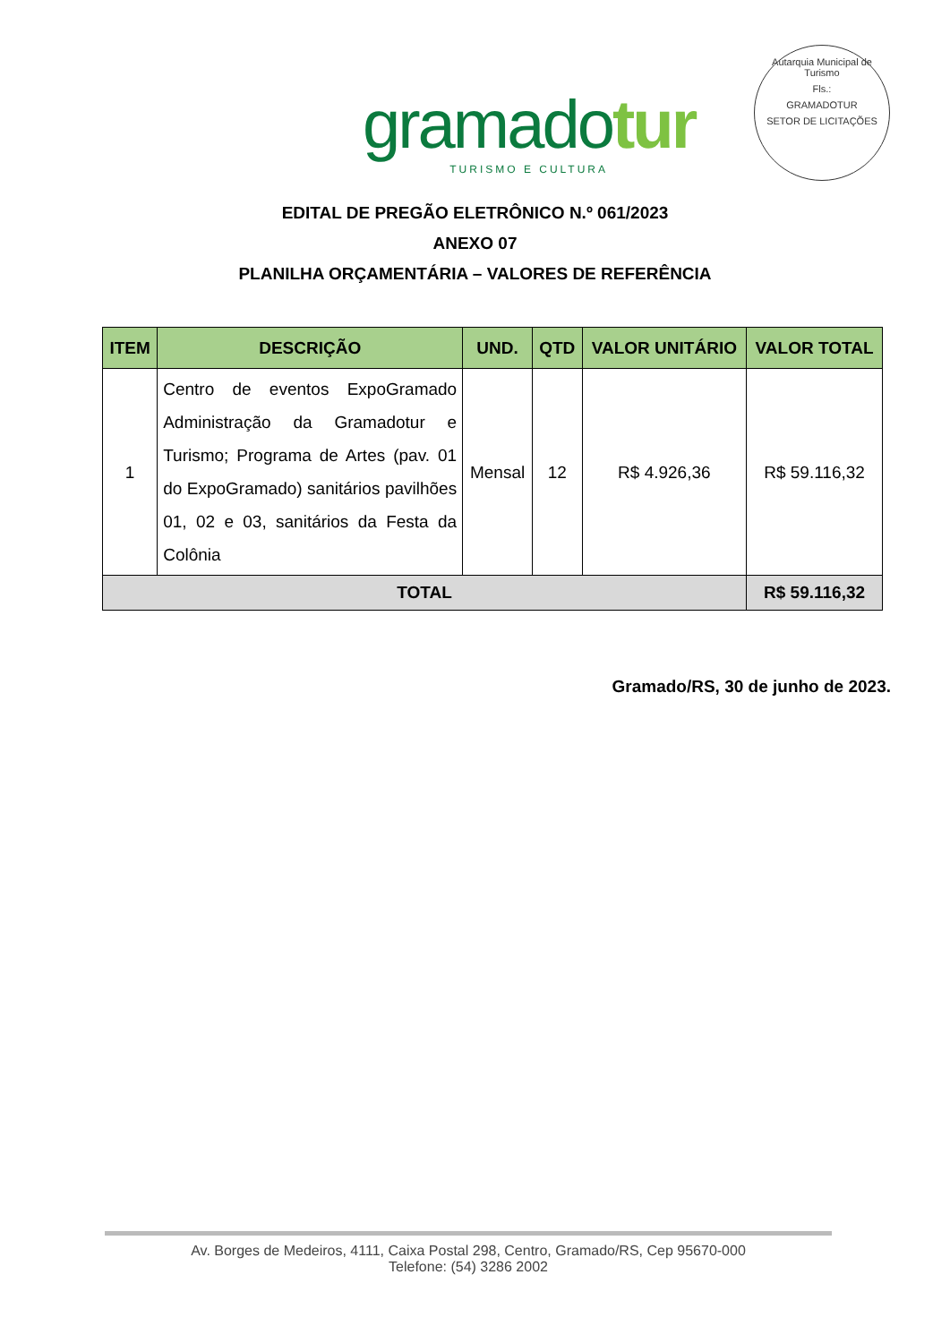gramadotur
TURISMO E CULTURA
Autarquia Municipal de Turismo
Fls.:
GRAMADOTUR
SETOR DE LICITAÇÕES
EDITAL DE PREGÃO ELETRÔNICO N.º 061/2023
ANEXO 07
PLANILHA ORÇAMENTÁRIA – VALORES DE REFERÊNCIA
| ITEM | DESCRIÇÃO | UND. | QTD | VALOR UNITÁRIO | VALOR TOTAL |
| --- | --- | --- | --- | --- | --- |
| 1 | Centro de eventos ExpoGramado Administração da Gramadotur e Turismo; Programa de Artes (pav. 01 do ExpoGramado) sanitários pavilhões 01, 02 e 03, sanitários da Festa da Colônia | Mensal | 12 | R$ 4.926,36 | R$ 59.116,32 |
| TOTAL | | | | | R$ 59.116,32 |
Gramado/RS, 30 de junho de 2023.
Av. Borges de Medeiros, 4111, Caixa Postal 298, Centro, Gramado/RS, Cep 95670-000
Telefone: (54) 3286 2002